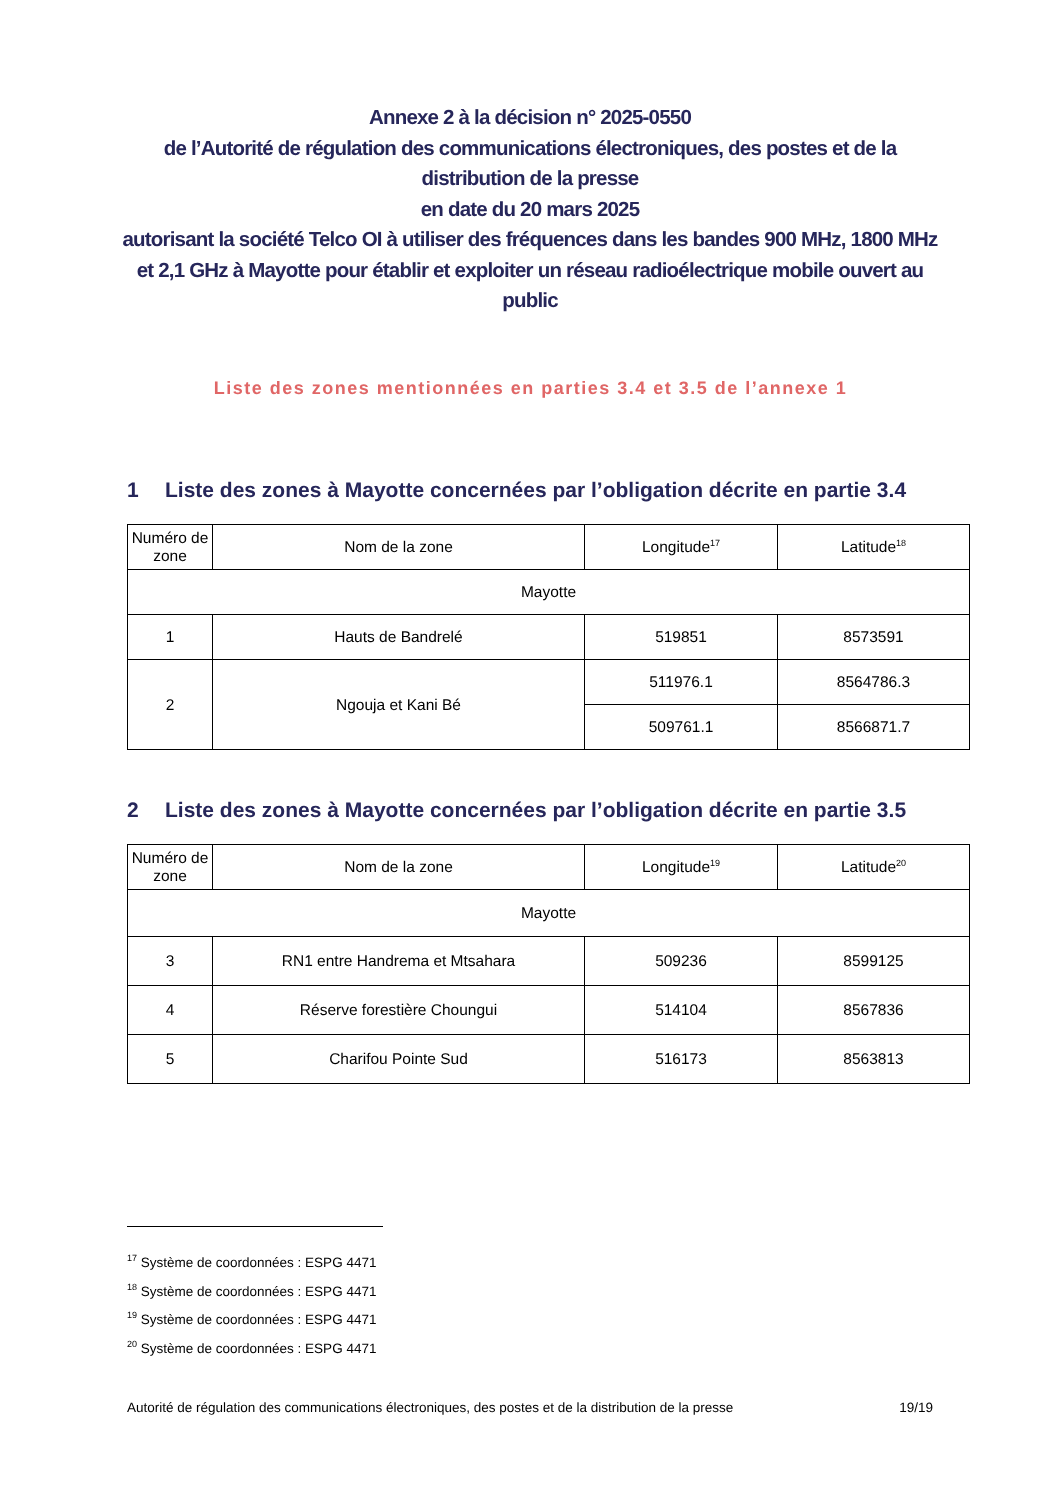Annexe 2 à la décision n° 2025-0550
de l’Autorité de régulation des communications électroniques, des postes et de la distribution de la presse
en date du 20 mars 2025
autorisant la société Telco OI à utiliser des fréquences dans les bandes 900 MHz, 1800 MHz et 2,1 GHz à Mayotte pour établir et exploiter un réseau radioélectrique mobile ouvert au public
Liste des zones mentionnées en parties 3.4 et 3.5 de l’annexe 1
1 Liste des zones à Mayotte concernées par l’obligation décrite en partie 3.4
| Numéro de zone | Nom de la zone | Longitude<sup>17</sup> | Latitude<sup>18</sup> |
| --- | --- | --- | --- |
| Mayotte | | | |
| 1 | Hauts de Bandrelé | 519851 | 8573591 |
| 2 | Ngouja et Kani Bé | 511976.1 | 8564786.3 |
| | | 509761.1 | 8566871.7 |
2 Liste des zones à Mayotte concernées par l’obligation décrite en partie 3.5
| Numéro de zone | Nom de la zone | Longitude<sup>19</sup> | Latitude<sup>20</sup> |
| --- | --- | --- | --- |
| Mayotte | | | |
| 3 | RN1 entre Handrema et Mtsahara | 509236 | 8599125 |
| 4 | Réserve forestière Choungui | 514104 | 8567836 |
| 5 | Charifou Pointe Sud | 516173 | 8563813 |
<sup>17</sup> Système de coordonnées : ESPG 4471
<sup>18</sup> Système de coordonnées : ESPG 4471
<sup>19</sup> Système de coordonnées : ESPG 4471
<sup>20</sup> Système de coordonnées : ESPG 4471
Autorité de régulation des communications électroniques, des postes et de la distribution de la presse 19/19